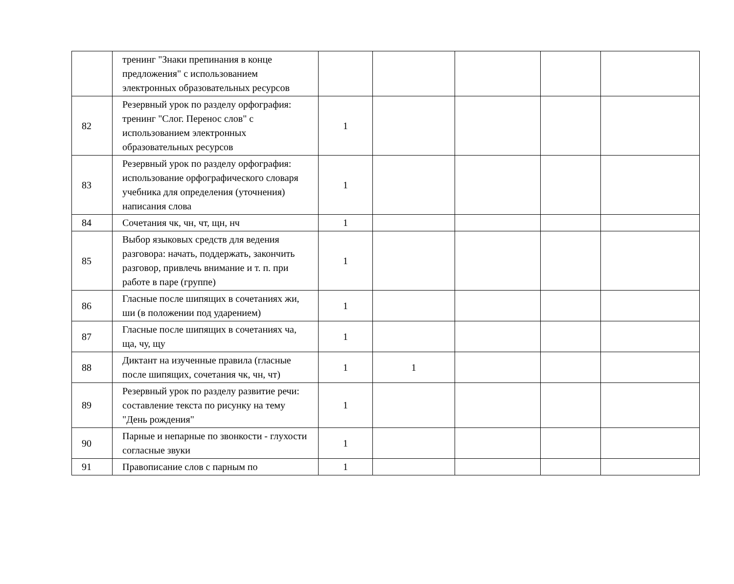| | тренинг "Знаки препинания в конце предложения" с использованием электронных образовательных ресурсов | | | | | |
| 82 | Резервный урок по разделу орфография: тренинг "Слог. Перенос слов" с использованием электронных образовательных ресурсов | 1 | | | | |
| 83 | Резервный урок по разделу орфография: использование орфографического словаря учебника для определения (уточнения) написания слова | 1 | | | | |
| 84 | Сочетания чк, чн, чт, щн, нч | 1 | | | | |
| 85 | Выбор языковых средств для ведения разговора: начать, поддержать, закончить разговор, привлечь внимание и т. п. при работе в паре (группе) | 1 | | | | |
| 86 | Гласные после шипящих в сочетаниях жи, ши (в положении под ударением) | 1 | | | | |
| 87 | Гласные после шипящих в сочетаниях ча, ща, чу, щу | 1 | | | | |
| 88 | Диктант на изученные правила (гласные после шипящих, сочетания чк, чн, чт) | 1 | 1 | | | |
| 89 | Резервный урок по разделу развитие речи: составление текста по рисунку на тему "День рождения" | 1 | | | | |
| 90 | Парные и непарные по звонкости - глухости согласные звуки | 1 | | | | |
| 91 | Правописание слов с парным по | 1 | | | | |